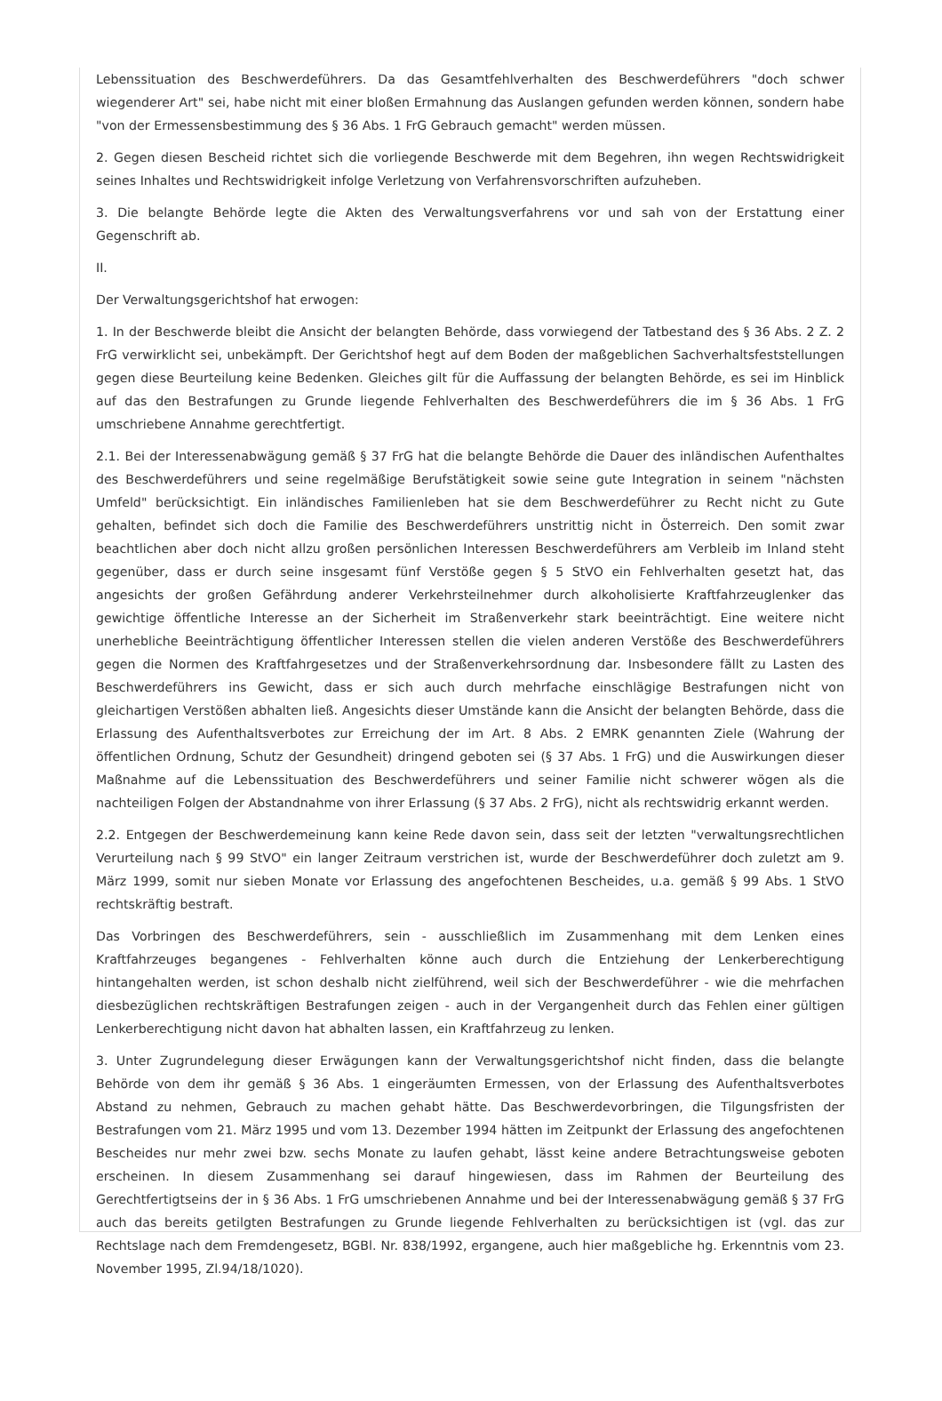Lebenssituation des Beschwerdeführers. Da das Gesamtfehlverhalten des Beschwerdeführers "doch schwer wiegenderer Art" sei, habe nicht mit einer bloßen Ermahnung das Auslangen gefunden werden können, sondern habe "von der Ermessensbestimmung des § 36 Abs. 1 FrG Gebrauch gemacht" werden müssen.
2. Gegen diesen Bescheid richtet sich die vorliegende Beschwerde mit dem Begehren, ihn wegen Rechtswidrigkeit seines Inhaltes und Rechtswidrigkeit infolge Verletzung von Verfahrensvorschriften aufzuheben.
3. Die belangte Behörde legte die Akten des Verwaltungsverfahrens vor und sah von der Erstattung einer Gegenschrift ab.
II.
Der Verwaltungsgerichtshof hat erwogen:
1. In der Beschwerde bleibt die Ansicht der belangten Behörde, dass vorwiegend der Tatbestand des § 36 Abs. 2 Z. 2 FrG verwirklicht sei, unbekämpft. Der Gerichtshof hegt auf dem Boden der maßgeblichen Sachverhaltsfeststellungen gegen diese Beurteilung keine Bedenken. Gleiches gilt für die Auffassung der belangten Behörde, es sei im Hinblick auf das den Bestrafungen zu Grunde liegende Fehlverhalten des Beschwerdeführers die im § 36 Abs. 1 FrG umschriebene Annahme gerechtfertigt.
2.1. Bei der Interessenabwägung gemäß § 37 FrG hat die belangte Behörde die Dauer des inländischen Aufenthaltes des Beschwerdeführers und seine regelmäßige Berufstätigkeit sowie seine gute Integration in seinem "nächsten Umfeld" berücksichtigt. Ein inländisches Familienleben hat sie dem Beschwerdeführer zu Recht nicht zu Gute gehalten, befindet sich doch die Familie des Beschwerdeführers unstrittig nicht in Österreich. Den somit zwar beachtlichen aber doch nicht allzu großen persönlichen Interessen Beschwerdeführers am Verbleib im Inland steht gegenüber, dass er durch seine insgesamt fünf Verstöße gegen § 5 StVO ein Fehlverhalten gesetzt hat, das angesichts der großen Gefährdung anderer Verkehrsteilnehmer durch alkoholisierte Kraftfahrzeuglenker das gewichtige öffentliche Interesse an der Sicherheit im Straßenverkehr stark beeinträchtigt. Eine weitere nicht unerhebliche Beeinträchtigung öffentlicher Interessen stellen die vielen anderen Verstöße des Beschwerdeführers gegen die Normen des Kraftfahrgesetzes und der Straßenverkehrsordnung dar. Insbesondere fällt zu Lasten des Beschwerdeführers ins Gewicht, dass er sich auch durch mehrfache einschlägige Bestrafungen nicht von gleichartigen Verstößen abhalten ließ. Angesichts dieser Umstände kann die Ansicht der belangten Behörde, dass die Erlassung des Aufenthaltsverbotes zur Erreichung der im Art. 8 Abs. 2 EMRK genannten Ziele (Wahrung der öffentlichen Ordnung, Schutz der Gesundheit) dringend geboten sei (§ 37 Abs. 1 FrG) und die Auswirkungen dieser Maßnahme auf die Lebenssituation des Beschwerdeführers und seiner Familie nicht schwerer wögen als die nachteiligen Folgen der Abstandnahme von ihrer Erlassung (§ 37 Abs. 2 FrG), nicht als rechtswidrig erkannt werden.
2.2. Entgegen der Beschwerdemeinung kann keine Rede davon sein, dass seit der letzten "verwaltungsrechtlichen Verurteilung nach § 99 StVO" ein langer Zeitraum verstrichen ist, wurde der Beschwerdeführer doch zuletzt am 9. März 1999, somit nur sieben Monate vor Erlassung des angefochtenen Bescheides, u.a. gemäß § 99 Abs. 1 StVO rechtskräftig bestraft.
Das Vorbringen des Beschwerdeführers, sein - ausschließlich im Zusammenhang mit dem Lenken eines Kraftfahrzeuges begangenes - Fehlverhalten könne auch durch die Entziehung der Lenkerberechtigung hintangehalten werden, ist schon deshalb nicht zielführend, weil sich der Beschwerdeführer - wie die mehrfachen diesbezüglichen rechtskräftigen Bestrafungen zeigen - auch in der Vergangenheit durch das Fehlen einer gültigen Lenkerberechtigung nicht davon hat abhalten lassen, ein Kraftfahrzeug zu lenken.
3. Unter Zugrundelegung dieser Erwägungen kann der Verwaltungsgerichtshof nicht finden, dass die belangte Behörde von dem ihr gemäß § 36 Abs. 1 eingeräumten Ermessen, von der Erlassung des Aufenthaltsverbotes Abstand zu nehmen, Gebrauch zu machen gehabt hätte. Das Beschwerdevorbringen, die Tilgungsfristen der Bestrafungen vom 21. März 1995 und vom 13. Dezember 1994 hätten im Zeitpunkt der Erlassung des angefochtenen Bescheides nur mehr zwei bzw. sechs Monate zu laufen gehabt, lässt keine andere Betrachtungsweise geboten erscheinen. In diesem Zusammenhang sei darauf hingewiesen, dass im Rahmen der Beurteilung des Gerechtfertigtseins der in § 36 Abs. 1 FrG umschriebenen Annahme und bei der Interessenabwägung gemäß § 37 FrG auch das bereits getilgten Bestrafungen zu Grunde liegende Fehlverhalten zu berücksichtigen ist (vgl. das zur Rechtslage nach dem Fremdengesetz, BGBl. Nr. 838/1992, ergangene, auch hier maßgebliche hg. Erkenntnis vom 23. November 1995, Zl.94/18/1020).